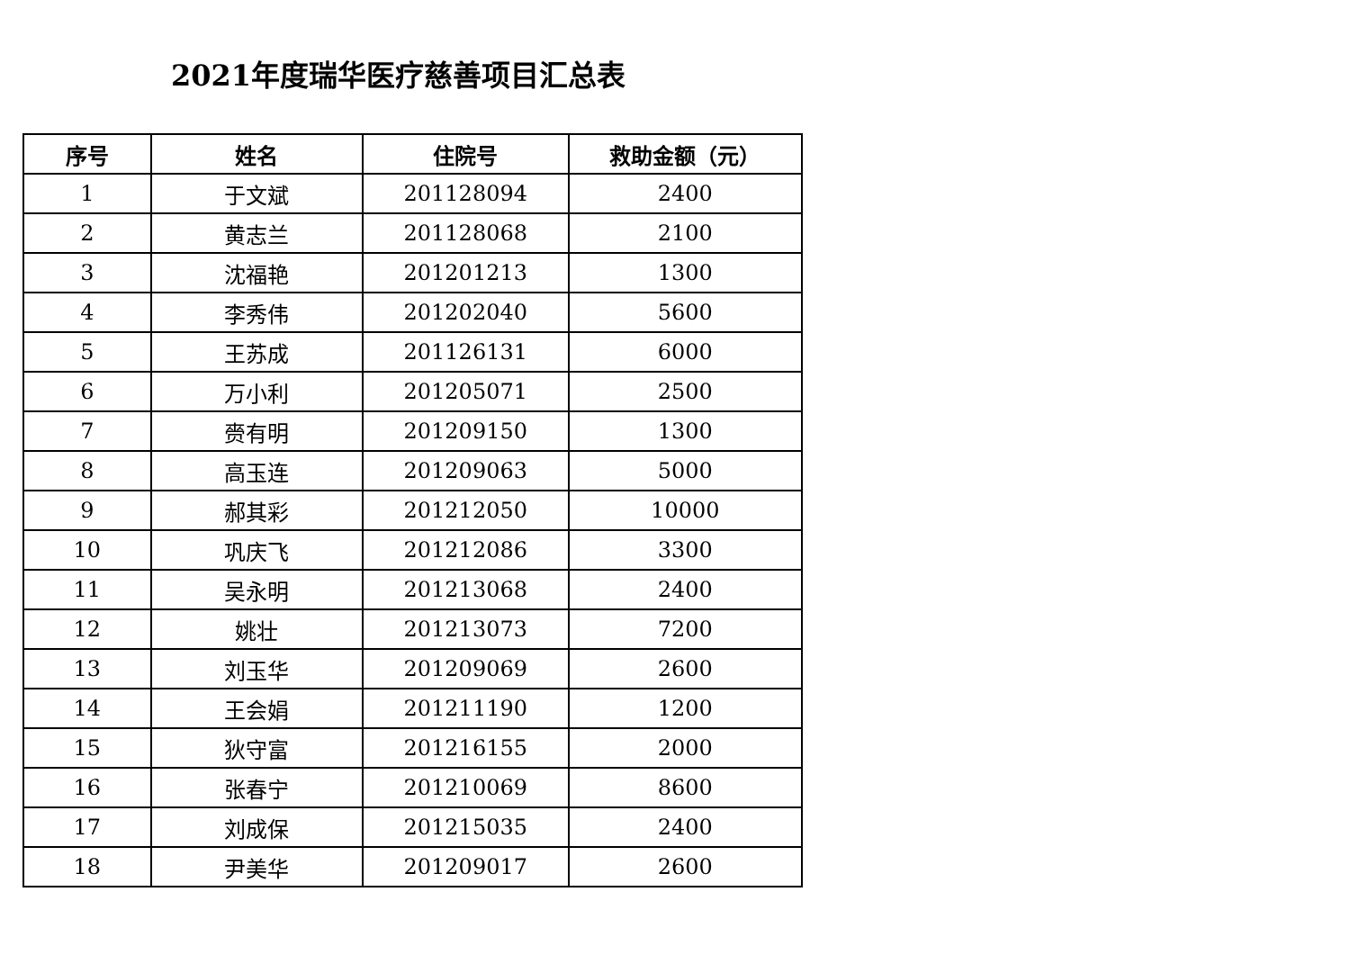2021年度瑞华医疗慈善项目汇总表
| 序号 | 姓名 | 住院号 | 救助金额（元） |
| --- | --- | --- | --- |
| 1 | 于文斌 | 201128094 | 2400 |
| 2 | 黄志兰 | 201128068 | 2100 |
| 3 | 沈福艳 | 201201213 | 1300 |
| 4 | 李秀伟 | 201202040 | 5600 |
| 5 | 王苏成 | 201126131 | 6000 |
| 6 | 万小利 | 201205071 | 2500 |
| 7 | 赍有明 | 201209150 | 1300 |
| 8 | 高玉连 | 201209063 | 5000 |
| 9 | 郝其彩 | 201212050 | 10000 |
| 10 | 巩庆飞 | 201212086 | 3300 |
| 11 | 吴永明 | 201213068 | 2400 |
| 12 | 姚壮 | 201213073 | 7200 |
| 13 | 刘玉华 | 201209069 | 2600 |
| 14 | 王会娟 | 201211190 | 1200 |
| 15 | 狄守富 | 201216155 | 2000 |
| 16 | 张春宁 | 201210069 | 8600 |
| 17 | 刘成保 | 201215035 | 2400 |
| 18 | 尹美华 | 201209017 | 2600 |